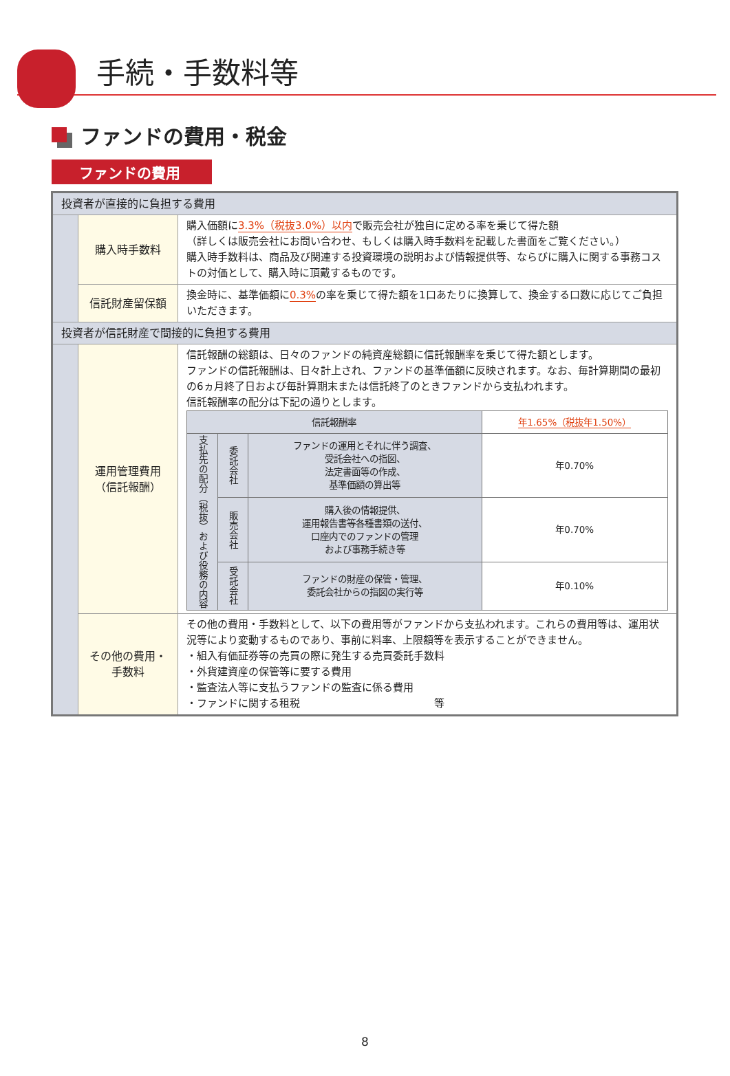手続・手数料等
ファンドの費用・税金
ファンドの費用
| 投資者が直接的に負担する費用 | | |
| | 購入時手数料 | 購入価額に 3.3%（税抜3.0%）以内 で販売会社が独自に定める率を乗じて得た額 （詳しくは販売会社にお問い合わせ、もしくは購入時手数料を記載した書面をご覧ください。） 購入時手数料は、商品及び関連する投資環境の説明および情報提供等、ならびに購入に関する事務コストの対価として、購入時に頂戴するものです。 |
| | 信託財産留保額 | 換金時に、基準価額に 0.3% の率を乗じて得た額を1口あたりに換算して、換金する口数に応じてご負担いただきます。 |
| 投資者が信託財産で間接的に負担する費用 | | |
| | 運用管理費用 （信託報酬） | 信託報酬の総額は、日々のファンドの純資産総額に信託報酬率を乗じて得た額とします。 ファンドの信託報酬は、日々計上され、ファンドの基準価額に反映されます。なお、毎計算期間の最初の6ヵ月終了日および毎計算期末または信託終了のときファンドから支払われます。 信託報酬率の配分は下記の通りとします。 / 信託報酬率 / / / 年1.65%（税抜年1.50%） / / 支払先の配分（税抜）および役務の内容 / 委託会社 / ファンドの運用とそれに伴う調査、 受託会社への指図、 法定書面等の作成、 基準価額の算出等 / 年0.70% / / / 販売会社 / 購入後の情報提供、 運用報告書等各種書類の送付、 口座内でのファンドの管理 および事務手続き等 / 年0.70% / / / 受託会社 / ファンドの財産の保管・管理、 委託会社からの指図の実行等 / 年0.10% / |
| | その他の費用・ 手数料 | その他の費用・手数料として、以下の費用等がファンドから支払われます。これらの費用等は、運用状況等により変動するものであり、事前に料率、上限額等を表示することができません。 ・組入有価証券等の売買の際に発生する売買委託手数料 ・外貨建資産の保管等に要する費用 ・監査法人等に支払うファンドの監査に係る費用 ・ファンドに関する租税 等 |
8